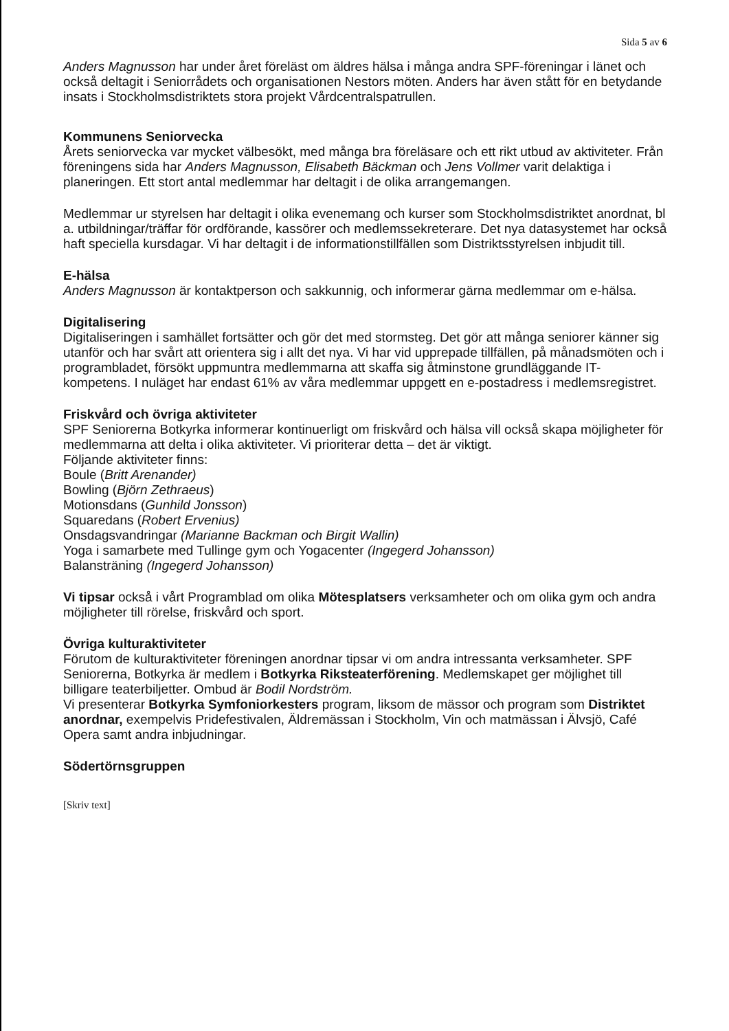Sida 5 av 6
Anders Magnusson har under året föreläst om äldres hälsa i många andra SPF-föreningar i länet och också deltagit i Seniorrådets och organisationen Nestors möten. Anders har även stått för en betydande insats i Stockholmsdistriktets stora projekt Vårdcentralspatrullen.
Kommunens Seniorvecka
Årets seniorvecka var mycket välbesökt, med många bra föreläsare och ett rikt utbud av aktiviteter. Från föreningens sida har Anders Magnusson, Elisabeth Bäckman och Jens Vollmer varit delaktiga i planeringen. Ett stort antal medlemmar har deltagit i de olika arrangemangen.
Medlemmar ur styrelsen har deltagit i olika evenemang och kurser som Stockholmsdistriktet anordnat, bl a. utbildningar/träffar för ordförande, kassörer och medlemssekreterare. Det nya datasystemet har också haft speciella kursdagar. Vi har deltagit i de informationstillfällen som Distriktsstyrelsen inbjudit till.
E-hälsa
Anders Magnusson är kontaktperson och sakkunnig, och informerar gärna medlemmar om e-hälsa.
Digitalisering
Digitaliseringen i samhället fortsätter och gör det med stormsteg. Det gör att många seniorer känner sig utanför och har svårt att orientera sig i allt det nya. Vi har vid upprepade tillfällen, på månadsmöten och i programbladet, försökt uppmuntra medlemmarna att skaffa sig åtminstone grundläggande IT-kompetens. I nuläget har endast 61% av våra medlemmar uppgett en e-postadress i medlemsregistret.
Friskvård och övriga aktiviteter
SPF Seniorerna Botkyrka informerar kontinuerligt om friskvård och hälsa vill också skapa möjligheter för medlemmarna att delta i olika aktiviteter. Vi prioriterar detta – det är viktigt.
Följande aktiviteter finns:
Boule (Britt Arenander)
Bowling (Björn Zethraeus)
Motionsdans (Gunhild Jonsson)
Squaredans (Robert Ervenius)
Onsdagsvandringar (Marianne Backman och Birgit Wallin)
Yoga i samarbete med Tullinge gym och Yogacenter (Ingegerd Johansson)
Balansträning (Ingegerd Johansson)
Vi tipsar också i vårt Programblad om olika Mötesplatsers verksamheter och om olika gym och andra möjligheter till rörelse, friskvård och sport.
Övriga kulturaktiviteter
Förutom de kulturaktiviteter föreningen anordnar tipsar vi om andra intressanta verksamheter. SPF Seniorerna, Botkyrka är medlem i Botkyrka Riksteaterförening. Medlemskapet ger möjlighet till billigare teaterbiljetter. Ombud är Bodil Nordström.
Vi presenterar Botkyrka Symfoniorkesters program, liksom de mässor och program som Distriktet anordnar, exempelvis Pridefestivalen, Äldremässan i Stockholm, Vin och matmässan i Älvsjö, Café Opera samt andra inbjudningar.
Södertörnsgruppen
[Skriv text]